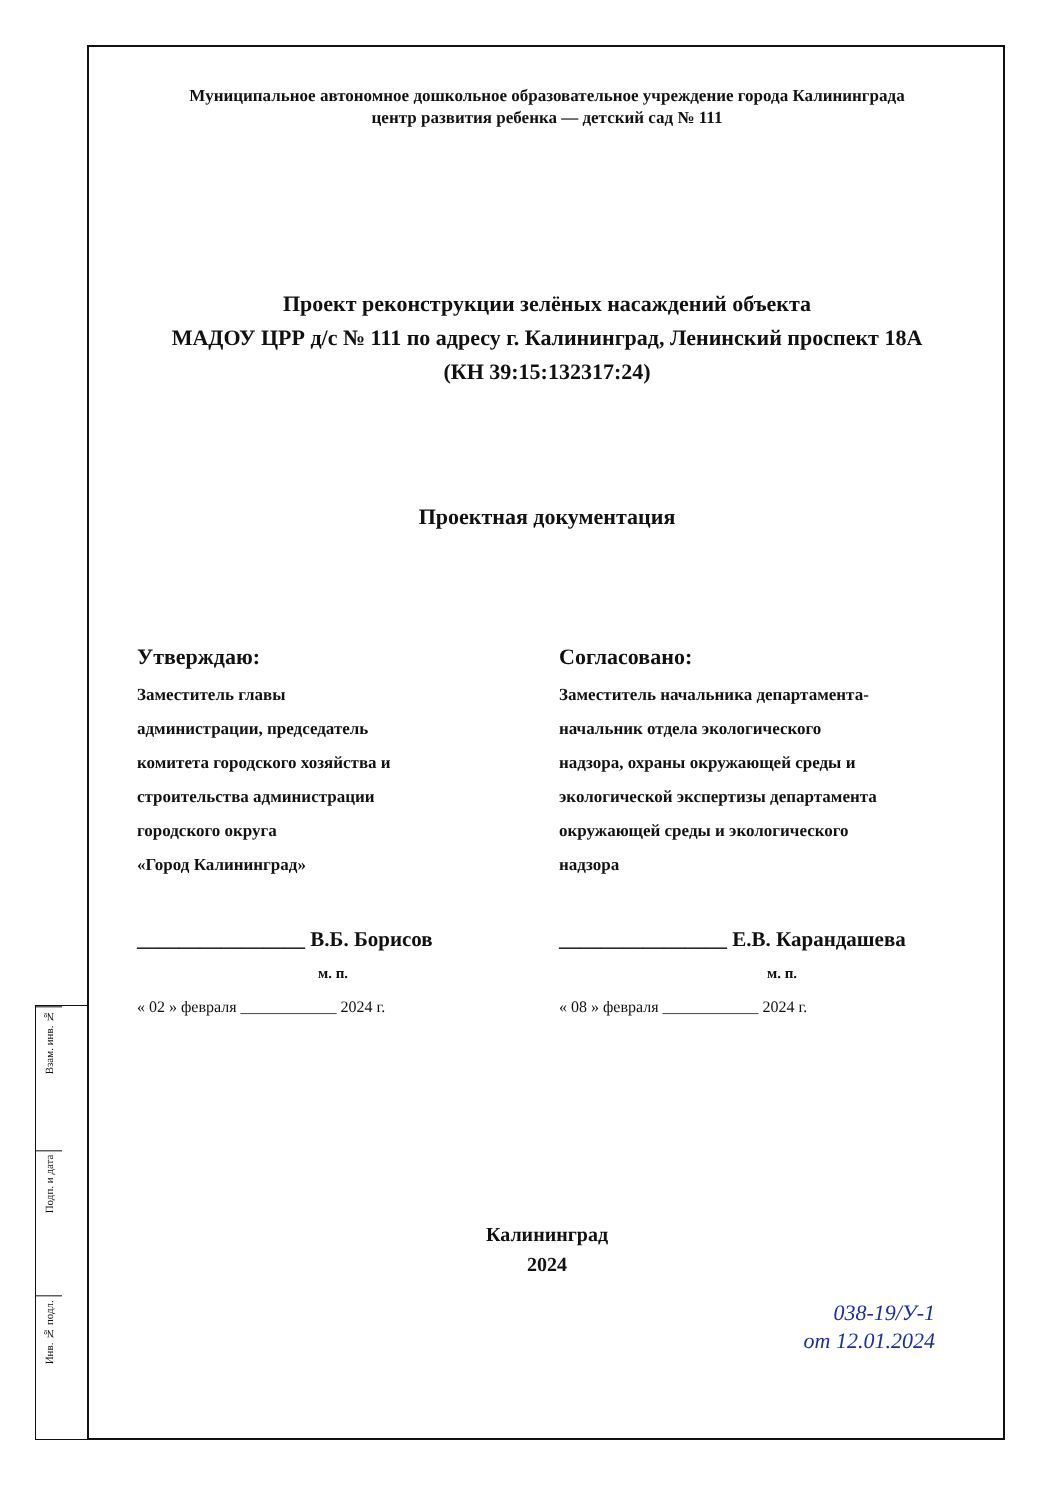Взам. инв. №
Подп. и дата
Инв. № подл.
Муниципальное автономное дошкольное образовательное учреждение города Калининграда
центр развития ребенка — детский сад № 111
Проект реконструкции зелёных насаждений объекта
МАДОУ ЦРР д/с № 111 по адресу г. Калининград, Ленинский проспект 18А
(КН 39:15:132317:24)
Проектная документация
Утверждаю:
Заместитель главы
администрации, председатель
комитета городского хозяйства и
строительства администрации
городского округа
«Город Калининград»
________________ В.Б. Борисов
м. п.
« 02 » февраля ____________ 2024 г.
Согласовано:
Заместитель начальника департамента-
начальник отдела экологического
надзора, охраны окружающей среды и
экологической экспертизы департамента
окружающей среды и экологического
надзора
________________ Е.В. Карандашева
м. п.
« 08 » февраля ____________ 2024 г.
Калининград
2024
038-19/У-1
от 12.01.2024